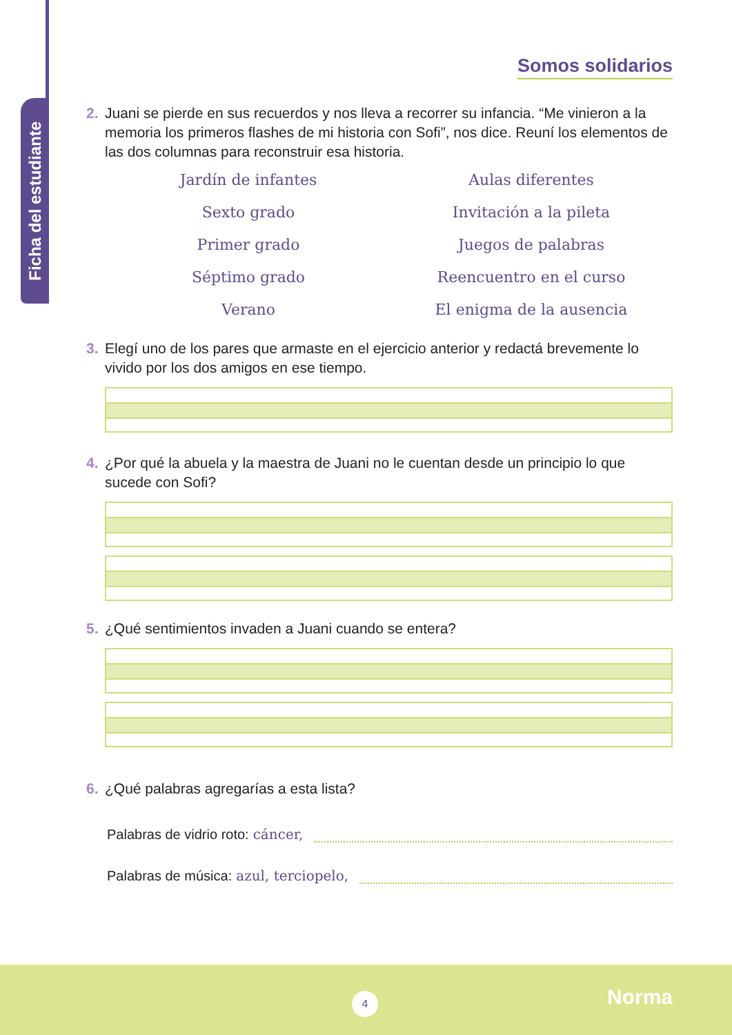Ficha del estudiante
Somos solidarios
2. Juani se pierde en sus recuerdos y nos lleva a recorrer su infancia. “Me vinieron a la memoria los primeros flashes de mi historia con Sofi”, nos dice. Reuní los elementos de las dos columnas para reconstruir esa historia.
Jardín de infantes
Aulas diferentes
Sexto grado
Invitación a la pileta
Primer grado
Juegos de palabras
Séptimo grado
Reencuentro en el curso
Verano
El enigma de la ausencia
3. Elegí uno de los pares que armaste en el ejercicio anterior y redactá brevemente lo vivido por los dos amigos en ese tiempo.
4. ¿Por qué la abuela y la maestra de Juani no le cuentan desde un principio lo que sucede con Sofi?
5. ¿Qué sentimientos invaden a Juani cuando se entera?
6. ¿Qué palabras agregarías a esta lista?
Palabras de vidrio roto: cáncer,
Palabras de música: azul, terciopelo,
4 Norma